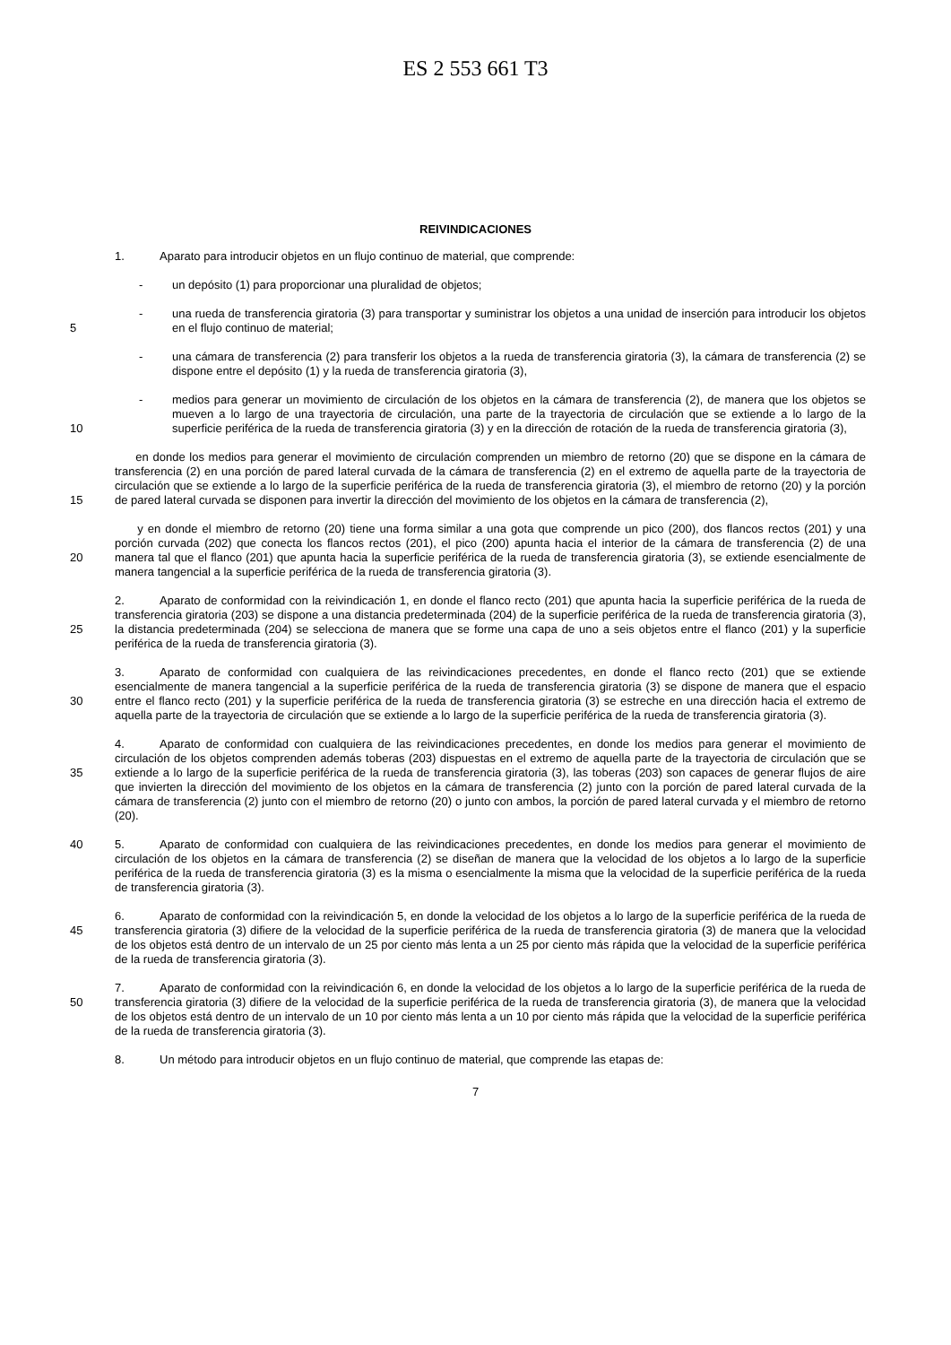ES 2 553 661 T3
REIVINDICACIONES
1. Aparato para introducir objetos en un flujo continuo de material, que comprende:
- un depósito (1) para proporcionar una pluralidad de objetos;
5
- una rueda de transferencia giratoria (3) para transportar y suministrar los objetos a una unidad de inserción para introducir los objetos en el flujo continuo de material;
- una cámara de transferencia (2) para transferir los objetos a la rueda de transferencia giratoria (3), la cámara de transferencia (2) se dispone entre el depósito (1) y la rueda de transferencia giratoria (3),
10
- medios para generar un movimiento de circulación de los objetos en la cámara de transferencia (2), de manera que los objetos se mueven a lo largo de una trayectoria de circulación, una parte de la trayectoria de circulación que se extiende a lo largo de la superficie periférica de la rueda de transferencia giratoria (3) y en la dirección de rotación de la rueda de transferencia giratoria (3),
15 en donde los medios para generar el movimiento de circulación comprenden un miembro de retorno (20) que se dispone en la cámara de transferencia (2) en una porción de pared lateral curvada de la cámara de transferencia (2) en el extremo de aquella parte de la trayectoria de circulación que se extiende a lo largo de la superficie periférica de la rueda de transferencia giratoria (3), el miembro de retorno (20) y la porción de pared lateral curvada se disponen para invertir la dirección del movimiento de los objetos en la cámara de transferencia (2),
20 y en donde el miembro de retorno (20) tiene una forma similar a una gota que comprende un pico (200), dos flancos rectos (201) y una porción curvada (202) que conecta los flancos rectos (201), el pico (200) apunta hacia el interior de la cámara de transferencia (2) de una manera tal que el flanco (201) que apunta hacia la superficie periférica de la rueda de transferencia giratoria (3), se extiende esencialmente de manera tangencial a la superficie periférica de la rueda de transferencia giratoria (3).
25 2. Aparato de conformidad con la reivindicación 1, en donde el flanco recto (201) que apunta hacia la superficie periférica de la rueda de transferencia giratoria (203) se dispone a una distancia predeterminada (204) de la superficie periférica de la rueda de transferencia giratoria (3), la distancia predeterminada (204) se selecciona de manera que se forme una capa de uno a seis objetos entre el flanco (201) y la superficie periférica de la rueda de transferencia giratoria (3).
30 3. Aparato de conformidad con cualquiera de las reivindicaciones precedentes, en donde el flanco recto (201) que se extiende esencialmente de manera tangencial a la superficie periférica de la rueda de transferencia giratoria (3) se dispone de manera que el espacio entre el flanco recto (201) y la superficie periférica de la rueda de transferencia giratoria (3) se estreche en una dirección hacia el extremo de aquella parte de la trayectoria de circulación que se extiende a lo largo de la superficie periférica de la rueda de transferencia giratoria (3).
35 4. Aparato de conformidad con cualquiera de las reivindicaciones precedentes, en donde los medios para generar el movimiento de circulación de los objetos comprenden además toberas (203) dispuestas en el extremo de aquella parte de la trayectoria de circulación que se extiende a lo largo de la superficie periférica de la rueda de transferencia giratoria (3), las toberas (203) son capaces de generar flujos de aire que invierten la dirección del movimiento de los objetos en la cámara de transferencia (2) junto con la porción de pared lateral curvada de la cámara de transferencia (2) junto con el miembro de retorno (20) o junto con ambos, la porción de pared lateral curvada y el miembro de retorno (20).
40 5. Aparato de conformidad con cualquiera de las reivindicaciones precedentes, en donde los medios para generar el movimiento de circulación de los objetos en la cámara de transferencia (2) se diseñan de manera que la velocidad de los objetos a lo largo de la superficie periférica de la rueda de transferencia giratoria (3) es la misma o esencialmente la misma que la velocidad de la superficie periférica de la rueda de transferencia giratoria (3).
45 6. Aparato de conformidad con la reivindicación 5, en donde la velocidad de los objetos a lo largo de la superficie periférica de la rueda de transferencia giratoria (3) difiere de la velocidad de la superficie periférica de la rueda de transferencia giratoria (3) de manera que la velocidad de los objetos está dentro de un intervalo de un 25 por ciento más lenta a un 25 por ciento más rápida que la velocidad de la superficie periférica de la rueda de transferencia giratoria (3).
50 7. Aparato de conformidad con la reivindicación 6, en donde la velocidad de los objetos a lo largo de la superficie periférica de la rueda de transferencia giratoria (3) difiere de la velocidad de la superficie periférica de la rueda de transferencia giratoria (3), de manera que la velocidad de los objetos está dentro de un intervalo de un 10 por ciento más lenta a un 10 por ciento más rápida que la velocidad de la superficie periférica de la rueda de transferencia giratoria (3).
8. Un método para introducir objetos en un flujo continuo de material, que comprende las etapas de:
7